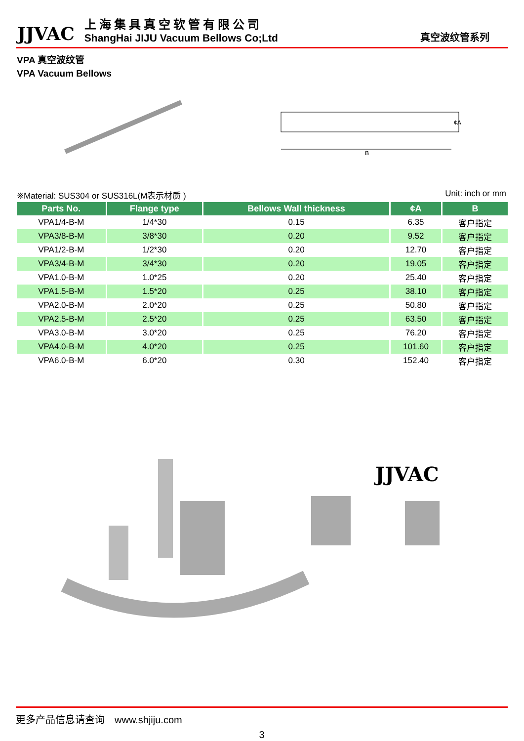JJVAC
上海集具真空软管有限公司
ShangHai JIJU Vacuum Bellows Co;Ltd
真空波纹管系列
VPA 真空波纹管
VPA Vacuum Bellows
B
¢A
※Material: SUS304 or SUS316L(M表示材质 ) Unit: inch or mm
| Parts No. | Flange type | Bellows Wall thickness | ¢A | B |
| --- | --- | --- | --- | --- |
| VPA1/4-B-M | 1/4*30 | 0.15 | 6.35 | 客户指定 |
| VPA3/8-B-M | 3/8*30 | 0.20 | 9.52 | 客户指定 |
| VPA1/2-B-M | 1/2*30 | 0.20 | 12.70 | 客户指定 |
| VPA3/4-B-M | 3/4*30 | 0.20 | 19.05 | 客户指定 |
| VPA1.0-B-M | 1.0*25 | 0.20 | 25.40 | 客户指定 |
| VPA1.5-B-M | 1.5*20 | 0.25 | 38.10 | 客户指定 |
| VPA2.0-B-M | 2.0*20 | 0.25 | 50.80 | 客户指定 |
| VPA2.5-B-M | 2.5*20 | 0.25 | 63.50 | 客户指定 |
| VPA3.0-B-M | 3.0*20 | 0.25 | 76.20 | 客户指定 |
| VPA4.0-B-M | 4.0*20 | 0.25 | 101.60 | 客户指定 |
| VPA6.0-B-M | 6.0*20 | 0.30 | 152.40 | 客户指定 |
JJVAC
更多产品信息请查询　www.shjiju.com
3